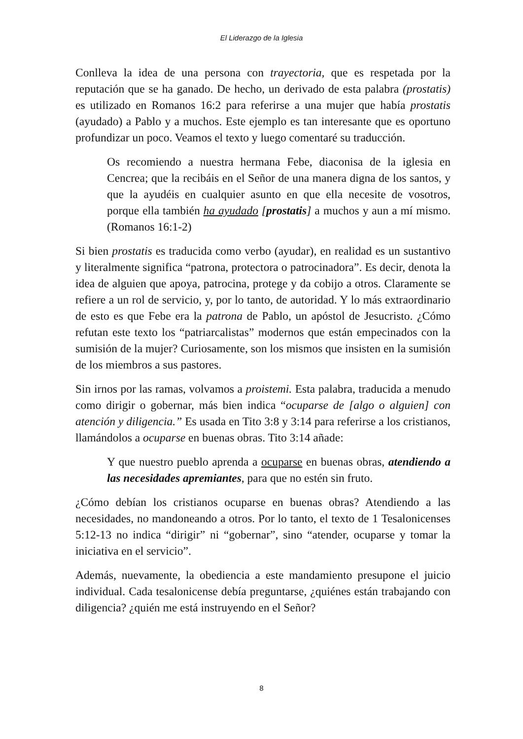El Liderazgo de la Iglesia
Conlleva la idea de una persona con trayectoria, que es respetada por la reputación que se ha ganado. De hecho, un derivado de esta palabra (prostatis) es utilizado en Romanos 16:2 para referirse a una mujer que había prostatis (ayudado) a Pablo y a muchos. Este ejemplo es tan interesante que es oportuno profundizar un poco. Veamos el texto y luego comentaré su traducción.
Os recomiendo a nuestra hermana Febe, diaconisa de la iglesia en Cencrea; que la recibáis en el Señor de una manera digna de los santos, y que la ayudéis en cualquier asunto en que ella necesite de vosotros, porque ella también ha ayudado [prostatis] a muchos y aun a mí mismo. (Romanos 16:1-2)
Si bien prostatis es traducida como verbo (ayudar), en realidad es un sustantivo y literalmente significa “patrona, protectora o patrocinadora”. Es decir, denota la idea de alguien que apoya, patrocina, protege y da cobijo a otros. Claramente se refiere a un rol de servicio, y, por lo tanto, de autoridad. Y lo más extraordinario de esto es que Febe era la patrona de Pablo, un apóstol de Jesucristo. ¿Cómo refutan este texto los “patriarcalistas” modernos que están empecinados con la sumisión de la mujer? Curiosamente, son los mismos que insisten en la sumisión de los miembros a sus pastores.
Sin irnos por las ramas, volvamos a proistemi. Esta palabra, traducida a menudo como dirigir o gobernar, más bien indica “ocuparse de [algo o alguien] con atención y diligencia.” Es usada en Tito 3:8 y 3:14 para referirse a los cristianos, llamándolos a ocuparse en buenas obras. Tito 3:14 añade:
Y que nuestro pueblo aprenda a ocuparse en buenas obras, atendiendo a las necesidades apremiantes, para que no estén sin fruto.
¿Cómo debían los cristianos ocuparse en buenas obras? Atendiendo a las necesidades, no mandoneando a otros. Por lo tanto, el texto de 1 Tesalonicenses 5:12-13 no indica “dirigir” ni “gobernar”, sino “atender, ocuparse y tomar la iniciativa en el servicio”.
Además, nuevamente, la obediencia a este mandamiento presupone el juicio individual. Cada tesalonicense debía preguntarse, ¿quiénes están trabajando con diligencia? ¿quién me está instruyendo en el Señor?
8